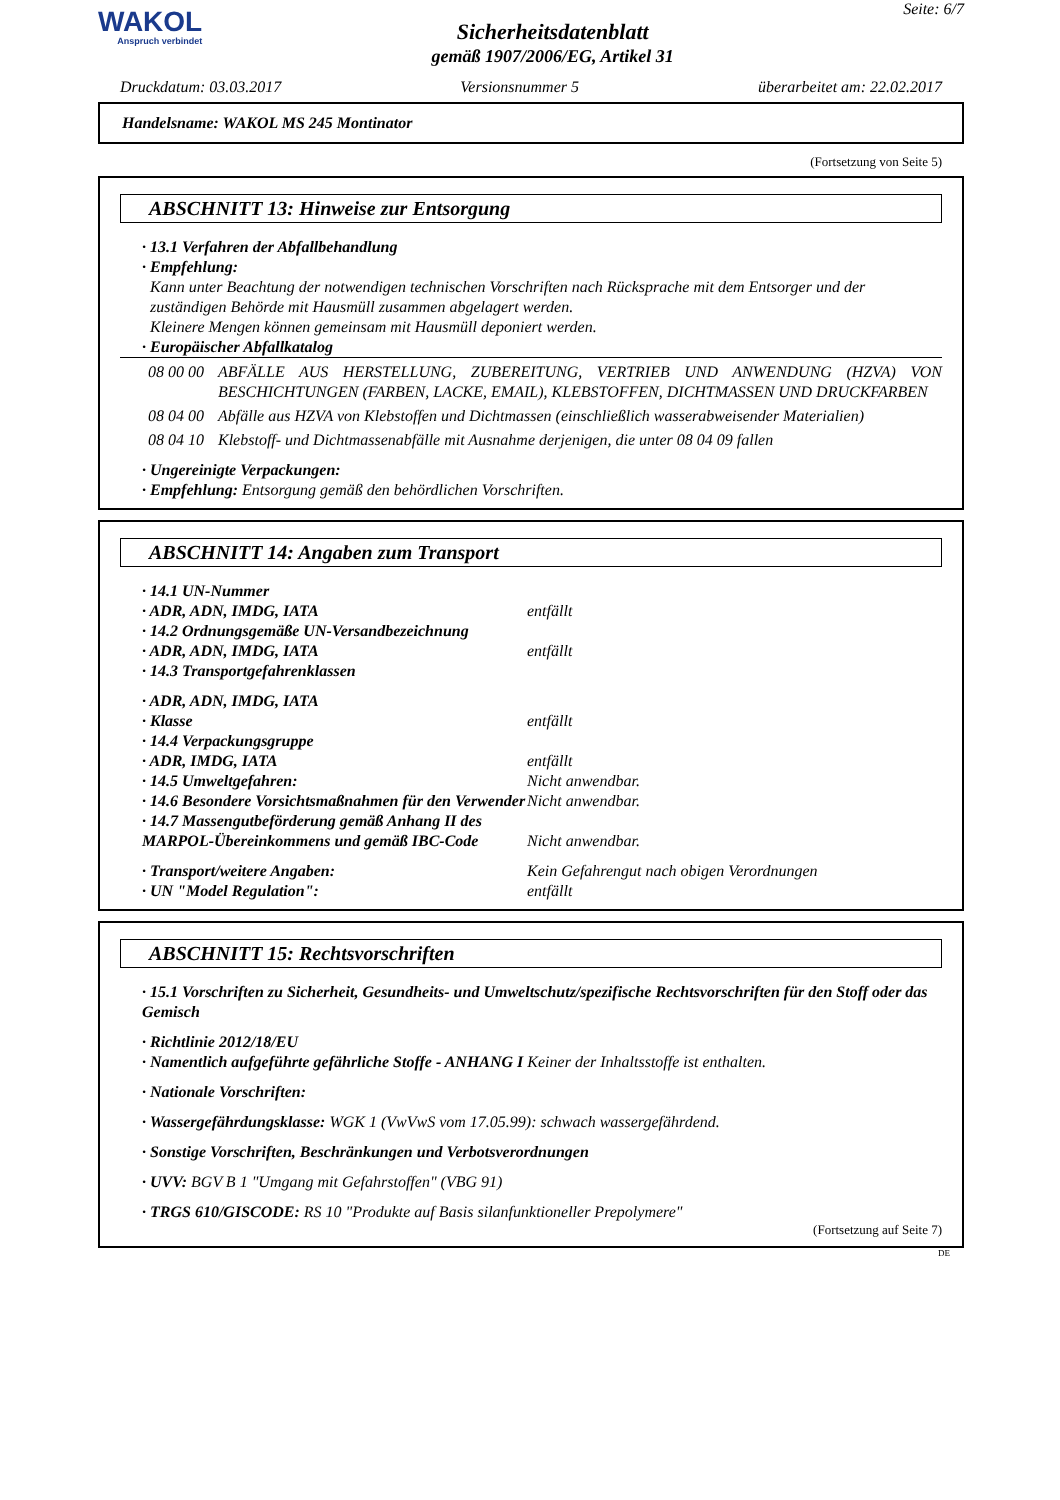WAKOL
Anspruch verbindet
Sicherheitsdatenblatt
gemäß 1907/2006/EG, Artikel 31
Seite: 6/7
Druckdatum: 03.03.2017 Versionsnummer 5 überarbeitet am: 22.02.2017
Handelsname: WAKOL MS 245 Montinator
(Fortsetzung von Seite 5)
ABSCHNITT 13: Hinweise zur Entsorgung
· 13.1 Verfahren der Abfallbehandlung
· Empfehlung:
Kann unter Beachtung der notwendigen technischen Vorschriften nach Rücksprache mit dem Entsorger und der zuständigen Behörde mit Hausmüll zusammen abgelagert werden.
Kleinere Mengen können gemeinsam mit Hausmüll deponiert werden.
· Europäischer Abfallkatalog
08 00 00 ABFÄLLE AUS HERSTELLUNG, ZUBEREITUNG, VERTRIEB UND ANWENDUNG (HZVA) VON BESCHICHTUNGEN (FARBEN, LACKE, EMAIL), KLEBSTOFFEN, DICHTMASSEN UND DRUCKFARBEN
08 04 00 Abfälle aus HZVA von Klebstoffen und Dichtmassen (einschließlich wasserabweisender Materialien)
08 04 10 Klebstoff- und Dichtmassenabfälle mit Ausnahme derjenigen, die unter 08 04 09 fallen
· Ungereinigte Verpackungen:
· Empfehlung: Entsorgung gemäß den behördlichen Vorschriften.
ABSCHNITT 14: Angaben zum Transport
· 14.1 UN-Nummer
· ADR, ADN, IMDG, IATA entfällt
· 14.2 Ordnungsgemäße UN-Versandbezeichnung
· ADR, ADN, IMDG, IATA entfällt
· 14.3 Transportgefahrenklassen
· ADR, ADN, IMDG, IATA
· Klasse entfällt
· 14.4 Verpackungsgruppe
· ADR, IMDG, IATA entfällt
· 14.5 Umweltgefahren: Nicht anwendbar.
· 14.6 Besondere Vorsichtsmaßnahmen für den Verwender
Nicht anwendbar.
· 14.7 Massengutbeförderung gemäß Anhang II des MARPOL-Übereinkommens und gemäß IBC-Code
Nicht anwendbar.
· Transport/weitere Angaben: Kein Gefahrengut nach obigen Verordnungen
· UN "Model Regulation": entfällt
ABSCHNITT 15: Rechtsvorschriften
· 15.1 Vorschriften zu Sicherheit, Gesundheits- und Umweltschutz/spezifische Rechtsvorschriften für den Stoff oder das Gemisch
· Richtlinie 2012/18/EU
· Namentlich aufgeführte gefährliche Stoffe - ANHANG I Keiner der Inhaltsstoffe ist enthalten.
· Nationale Vorschriften:
· Wassergefährdungsklasse: WGK 1 (VwVwS vom 17.05.99): schwach wassergefährdend.
· Sonstige Vorschriften, Beschränkungen und Verbotsverordnungen
· UVV: BGV B 1 "Umgang mit Gefahrstoffen" (VBG 91)
· TRGS 610/GISCODE: RS 10 "Produkte auf Basis silanfunktioneller Prepolymere"
(Fortsetzung auf Seite 7)
DE